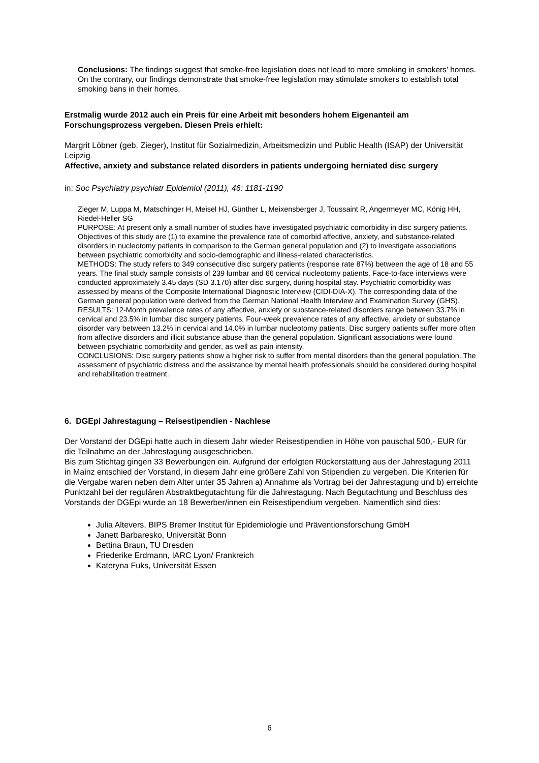Conclusions: The findings suggest that smoke-free legislation does not lead to more smoking in smokers' homes. On the contrary, our findings demonstrate that smoke-free legislation may stimulate smokers to establish total smoking bans in their homes.
Erstmalig wurde 2012 auch ein Preis für eine Arbeit mit besonders hohem Eigenanteil am Forschungsprozess vergeben. Diesen Preis erhielt:
Margrit Löbner (geb. Zieger), Institut für Sozialmedizin, Arbeitsmedizin und Public Health (ISAP) der Universität Leipzig
Affective, anxiety and substance related disorders in patients undergoing herniated disc surgery
in: Soc Psychiatry psychiatr Epidemiol (2011), 46: 1181-1190
Zieger M, Luppa M, Matschinger H, Meisel HJ, Günther L, Meixensberger J, Toussaint R, Angermeyer MC, König HH, Riedel-Heller SG
PURPOSE: At present only a small number of studies have investigated psychiatric comorbidity in disc surgery patients. Objectives of this study are (1) to examine the prevalence rate of comorbid affective, anxiety, and substance-related disorders in nucleotomy patients in comparison to the German general population and (2) to investigate associations between psychiatric comorbidity and socio-demographic and illness-related characteristics.
METHODS: The study refers to 349 consecutive disc surgery patients (response rate 87%) between the age of 18 and 55 years. The final study sample consists of 239 lumbar and 66 cervical nucleotomy patients. Face-to-face interviews were conducted approximately 3.45 days (SD 3.170) after disc surgery, during hospital stay. Psychiatric comorbidity was assessed by means of the Composite International Diagnostic Interview (CIDI-DIA-X). The corresponding data of the German general population were derived from the German National Health Interview and Examination Survey (GHS).
RESULTS: 12-Month prevalence rates of any affective, anxiety or substance-related disorders range between 33.7% in cervical and 23.5% in lumbar disc surgery patients. Four-week prevalence rates of any affective, anxiety or substance disorder vary between 13.2% in cervical and 14.0% in lumbar nucleotomy patients. Disc surgery patients suffer more often from affective disorders and illicit substance abuse than the general population. Significant associations were found between psychiatric comorbidity and gender, as well as pain intensity.
CONCLUSIONS: Disc surgery patients show a higher risk to suffer from mental disorders than the general population. The assessment of psychiatric distress and the assistance by mental health professionals should be considered during hospital and rehabilitation treatment.
6. DGEpi Jahrestagung – Reisestipendien - Nachlese
Der Vorstand der DGEpi hatte auch in diesem Jahr wieder Reisestipendien in Höhe von pauschal 500,- EUR für die Teilnahme an der Jahrestagung ausgeschrieben.
Bis zum Stichtag gingen 33 Bewerbungen ein. Aufgrund der erfolgten Rückerstattung aus der Jahrestagung 2011 in Mainz entschied der Vorstand, in diesem Jahr eine größere Zahl von Stipendien zu vergeben. Die Kriterien für die Vergabe waren neben dem Alter unter 35 Jahren a) Annahme als Vortrag bei der Jahrestagung und b) erreichte Punktzahl bei der regulären Abstraktbegutachtung für die Jahrestagung. Nach Begutachtung und Beschluss des Vorstands der DGEpi wurde an 18 Bewerber/innen ein Reisestipendium vergeben. Namentlich sind dies:
Julia Altevers, BIPS Bremer Institut für Epidemiologie und Präventionsforschung GmbH
Janett Barbaresko, Universität Bonn
Bettina Braun, TU Dresden
Friederike Erdmann, IARC Lyon/ Frankreich
Kateryna Fuks, Universität Essen
6